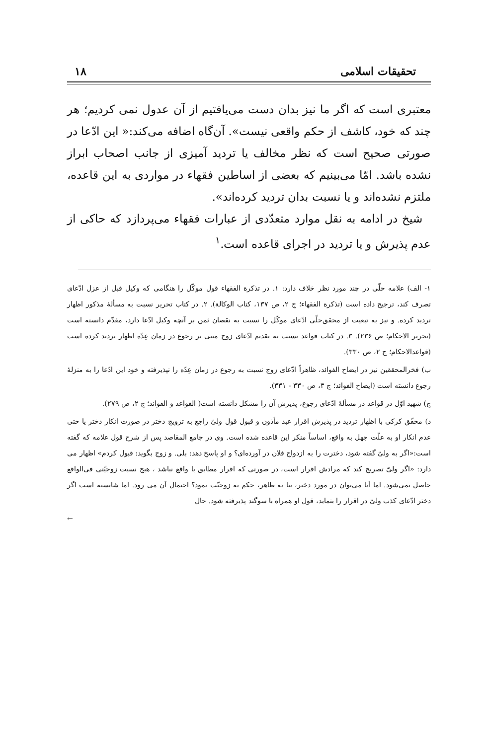تحقیقات اسلامی ۱۸
معتبری است که اگر ما نیز بدان دست می‌یافتیم از آن عدول نمی کردیم؛ هر چند که خود، کاشف از حکم واقعی نیست». آن‌گاه اضافه می‌کند:« این ادّعا در صورتی صحیح است که نظر مخالف یا تردید آمیزی از جانب اصحاب ابراز نشده باشد. امّا می‌بینیم که بعضی از اساطین فقهاء در مواردی به این قاعده، ملتزم نشده‌اند و یا نسبت بدان تردید کرده‌اند».
شیخ در ادامه به نقل موارد متعدّدی از عبارات فقهاء می‌پردازد که حاکی از عدم پذیرش و یا تردید در اجرای قاعده است.<sup>۱</sup>
۱- الف) علامه حلّی در چند مورد نظر خلاف دارد: ۱. در تذکرة الفقهاء قول موکّل را هنگامی که وکیل قبل از عزل ادّعای تصرف کند، ترجیح داده است (تذکرة الفقهاء؛ ج ۲، ص ۱۳۷، کتاب الوکالة). ۲. در کتاب تحریر نسبت به مسألهٔ مذکور اظهار تردید کرده. و نیز به تبعیت از محقق‌حلّی ادّعای موکّل را نسبت به نقصان ثمن بر آنچه وکیل ادّعا دارد، مقدّم دانسته است (تحریر الاحکام؛ ص ۲۳۶). ۳. در کتاب قواعد نسبت به تقدیم ادّعای زوج مبنی بر رجوع در زمان عِدّه اظهار تردید کرده است (قواعدالاحکام؛ ج ۲، ص ۳۳۰).
ب) فخرالمحققین نیز در ایضاح الفوائد، ظاهراً ادّعای زوج نسبت به رجوع در زمان عِدّه را نپذیرفته و خود این ادّعا را به منزلهٔ رجوع دانسته است (ایضاح الفوائد؛ ج ۳، ص ۳۳۰ - ۳۳۱).
ج) شهید اوّل در قواعد در مسألهٔ ادّعای رجوع، پذیرش آن را مشکل دانسته است( القواعد و الفوائد؛ ج ۲، ص ۲۷۹).
د) محقّق کرکی با اظهار تردید در پذیرش اقرار عبد مأذون و قبول قول ولیّ راجع به تزویج دختر در صورت انکار دختر یا حتی عدم انکار او به علّت جهل به واقع، اساساً منکر این قاعده شده است. وی در جامع المقاصد پس از شرح قول علامه که گفته است:«اگر به ولیّ گفته شود، دخترت را به ازدواج فلان در آورده‌ای؟ و او پاسخ دهد: بلی. و زوج بگوید: قبول کردم» اظهار می دارد: «اگر ولیّ تصریح کند که مرادش اقرار است، در صورتی که اقرار مطابق با واقع نباشد ، هیچ نسبت زوجیّتی فی‌الواقع حاصل نمی‌شود. اما آیا می‌توان در مورد دختر، بنا به ظاهر، حکم به زوجیّت نمود؟ احتمال آن می رود. اما شایسته است اگر دختر ادّعای کذب ولیّ در اقرار را بنماید، قول او همراه با سوگند پذیرفته شود. حال
←